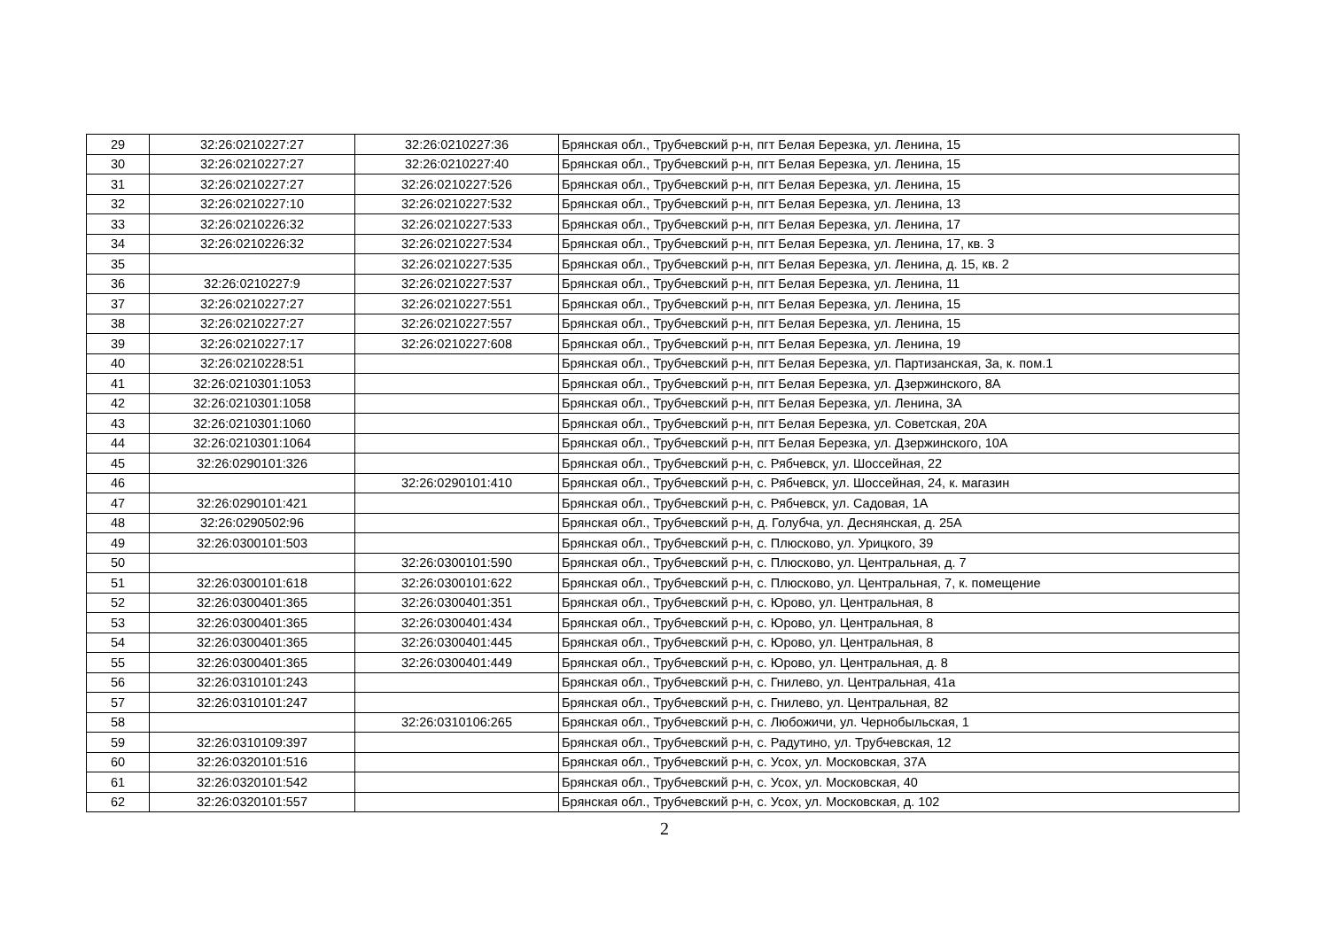| 29 | 32:26:0210227:27 | 32:26:0210227:36 | Брянская обл., Трубчевский р-н, пгт Белая Березка, ул. Ленина, 15 |
| 30 | 32:26:0210227:27 | 32:26:0210227:40 | Брянская обл., Трубчевский р-н, пгт Белая Березка, ул. Ленина, 15 |
| 31 | 32:26:0210227:27 | 32:26:0210227:526 | Брянская обл., Трубчевский р-н, пгт Белая Березка, ул. Ленина, 15 |
| 32 | 32:26:0210227:10 | 32:26:0210227:532 | Брянская обл., Трубчевский р-н, пгт Белая Березка, ул. Ленина, 13 |
| 33 | 32:26:0210226:32 | 32:26:0210227:533 | Брянская обл., Трубчевский р-н, пгт Белая Березка, ул. Ленина, 17 |
| 34 | 32:26:0210226:32 | 32:26:0210227:534 | Брянская обл., Трубчевский р-н, пгт Белая Березка, ул. Ленина, 17, кв. 3 |
| 35 | | 32:26:0210227:535 | Брянская обл., Трубчевский р-н, пгт Белая Березка, ул. Ленина, д. 15, кв. 2 |
| 36 | 32:26:0210227:9 | 32:26:0210227:537 | Брянская обл., Трубчевский р-н, пгт Белая Березка, ул. Ленина, 11 |
| 37 | 32:26:0210227:27 | 32:26:0210227:551 | Брянская обл., Трубчевский р-н, пгт Белая Березка, ул. Ленина, 15 |
| 38 | 32:26:0210227:27 | 32:26:0210227:557 | Брянская обл., Трубчевский р-н, пгт Белая Березка, ул. Ленина, 15 |
| 39 | 32:26:0210227:17 | 32:26:0210227:608 | Брянская обл., Трубчевский р-н, пгт Белая Березка, ул. Ленина, 19 |
| 40 | 32:26:0210228:51 | | Брянская обл., Трубчевский р-н, пгт Белая Березка, ул. Партизанская, 3а, к. пом.1 |
| 41 | 32:26:0210301:1053 | | Брянская обл., Трубчевский р-н, пгт Белая Березка, ул. Дзержинского, 8А |
| 42 | 32:26:0210301:1058 | | Брянская обл., Трубчевский р-н, пгт Белая Березка, ул. Ленина, 3А |
| 43 | 32:26:0210301:1060 | | Брянская обл., Трубчевский р-н, пгт Белая Березка, ул. Советская, 20А |
| 44 | 32:26:0210301:1064 | | Брянская обл., Трубчевский р-н, пгт Белая Березка, ул. Дзержинского, 10А |
| 45 | 32:26:0290101:326 | | Брянская обл., Трубчевский р-н, с. Рябчевск, ул. Шоссейная, 22 |
| 46 | | 32:26:0290101:410 | Брянская обл., Трубчевский р-н, с. Рябчевск, ул. Шоссейная, 24, к. магазин |
| 47 | 32:26:0290101:421 | | Брянская обл., Трубчевский р-н, с. Рябчевск, ул. Садовая, 1А |
| 48 | 32:26:0290502:96 | | Брянская обл., Трубчевский р-н, д. Голубча, ул. Деснянская, д. 25А |
| 49 | 32:26:0300101:503 | | Брянская обл., Трубчевский р-н, с. Плюсково, ул. Урицкого, 39 |
| 50 | | 32:26:0300101:590 | Брянская обл., Трубчевский р-н, с. Плюсково, ул. Центральная, д. 7 |
| 51 | 32:26:0300101:618 | 32:26:0300101:622 | Брянская обл., Трубчевский р-н, с. Плюсково, ул. Центральная, 7, к. помещение |
| 52 | 32:26:0300401:365 | 32:26:0300401:351 | Брянская обл., Трубчевский р-н, с. Юрово, ул. Центральная, 8 |
| 53 | 32:26:0300401:365 | 32:26:0300401:434 | Брянская обл., Трубчевский р-н, с. Юрово, ул. Центральная, 8 |
| 54 | 32:26:0300401:365 | 32:26:0300401:445 | Брянская обл., Трубчевский р-н, с. Юрово, ул. Центральная, 8 |
| 55 | 32:26:0300401:365 | 32:26:0300401:449 | Брянская обл., Трубчевский р-н, с. Юрово, ул. Центральная, д. 8 |
| 56 | 32:26:0310101:243 | | Брянская обл., Трубчевский р-н, с. Гнилево, ул. Центральная, 41а |
| 57 | 32:26:0310101:247 | | Брянская обл., Трубчевский р-н, с. Гнилево, ул. Центральная, 82 |
| 58 | | 32:26:0310106:265 | Брянская обл., Трубчевский р-н, с. Любожичи, ул. Чернобыльская, 1 |
| 59 | 32:26:0310109:397 | | Брянская обл., Трубчевский р-н, с. Радутино, ул. Трубчевская, 12 |
| 60 | 32:26:0320101:516 | | Брянская обл., Трубчевский р-н, с. Усох, ул. Московская, 37А |
| 61 | 32:26:0320101:542 | | Брянская обл., Трубчевский р-н, с. Усох, ул. Московская, 40 |
| 62 | 32:26:0320101:557 | | Брянская обл., Трубчевский р-н, с. Усох, ул. Московская, д. 102 |
2